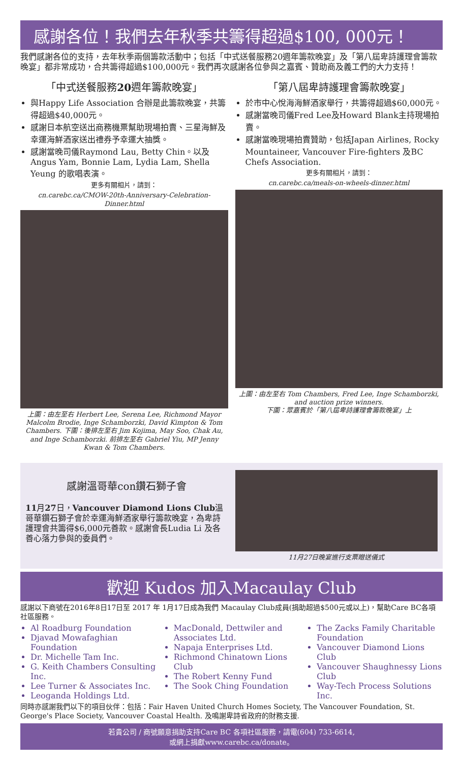感謝各位！我們去年秋季共籌得超過$100, 000元！
我們感謝各位的支持，去年秋季兩個籌款活動中；包括「中式送餐服務20週年籌款晚宴」及「第八屆卑詩護理會籌款晚宴」都非常成功，合共籌得超過$100,000元。我們再次感謝各位參與之嘉賓、贊助商及義工們的大力支持！
「中式送餐服務20週年籌款晚宴」
與Happy Life Association 合辦是此籌款晚宴，共籌得超過$40,000元。
感謝日本航空送出商務機票幫助現場拍賣、三星海鮮及幸運海鮮酒家送出禮券予幸運大抽獎。
感謝當晚司儀Raymond Lau, Betty Chin。以及Angus Yam, Bonnie Lam, Lydia Lam, Shella Yeung 的歌唱表演。
更多有關相片，請到：
cn.carebc.ca/CMOW-20th-Anniversary-Celebration-Dinner.html
上圖：由左至右 Herbert Lee, Serena Lee, Richmond Mayor Malcolm Brodie, Inge Schamborzki, David Kimpton & Tom Chambers. 下圖：後排左至右 Jim Kojima, May Soo, Chak Au, and Inge Schamborzki. 前排左至右 Gabriel Yiu, MP Jenny Kwan & Tom Chambers.
「第八屆卑詩護理會籌款晚宴」
於市中心悅海海鮮酒家舉行，共籌得超過$60,000元。
感謝當晚司儀Fred Lee及Howard Blank主持現場拍賣。
感謝當晚現場拍賣贊助，包括Japan Airlines, Rocky Mountaineer, Vancouver Fire-fighters 及BC Chefs Association.
更多有關相片，請到：
cn.carebc.ca/meals-on-wheels-dinner.html
上圖：由左至右 Tom Chambers, Fred Lee, Inge Schamborzki, and auction prize winners.
下圖：眾嘉賓於「第八屆卑詩護理會籌款晚宴」上
感謝溫哥華con鑽石獅子會
11月27日，Vancouver Diamond Lions Club溫哥華鑽石獅子會於幸運海鮮酒家舉行籌款晚宴，為卑詩護理會共籌得$6,000元善款。感謝會長Ludia Li 及各善心落力參與的委員們。
11月27日晚宴進行支票贈送儀式
歡迎 Kudos 加入Macaulay Club
感謝以下商號在2016年8日17日至 2017 年 1月17日成為我們 Macaulay Club成員(捐助超過$500元或以上)，幫助Care BC各項社區服務。
Al Roadburg Foundation
Djavad Mowafaghian Foundation
Dr. Michelle Tam Inc.
G. Keith Chambers Consulting Inc.
Lee Turner & Associates Inc.
Leoganda Holdings Ltd.
MacDonald, Dettwiler and Associates Ltd.
Napaja Enterprises Ltd.
Richmond Chinatown Lions Club
The Robert Kenny Fund
The Sook Ching Foundation
The Zacks Family Charitable Foundation
Vancouver Diamond Lions Club
Vancouver Shaughnessy Lions Club
Way-Tech Process Solutions Inc.
同時亦感謝我們以下的項目伙伴：包括：Fair Haven United Church Homes Society, The Vancouver Foundation, St. George's Place Society, Vancouver Coastal Health. 及鳴謝卑詩省政府的財務支援.
若貴公司 / 商號願意捐助支持Care BC 各項社區服務，請電(604) 733-6614,
或網上捐獻www.carebc.ca/donate。